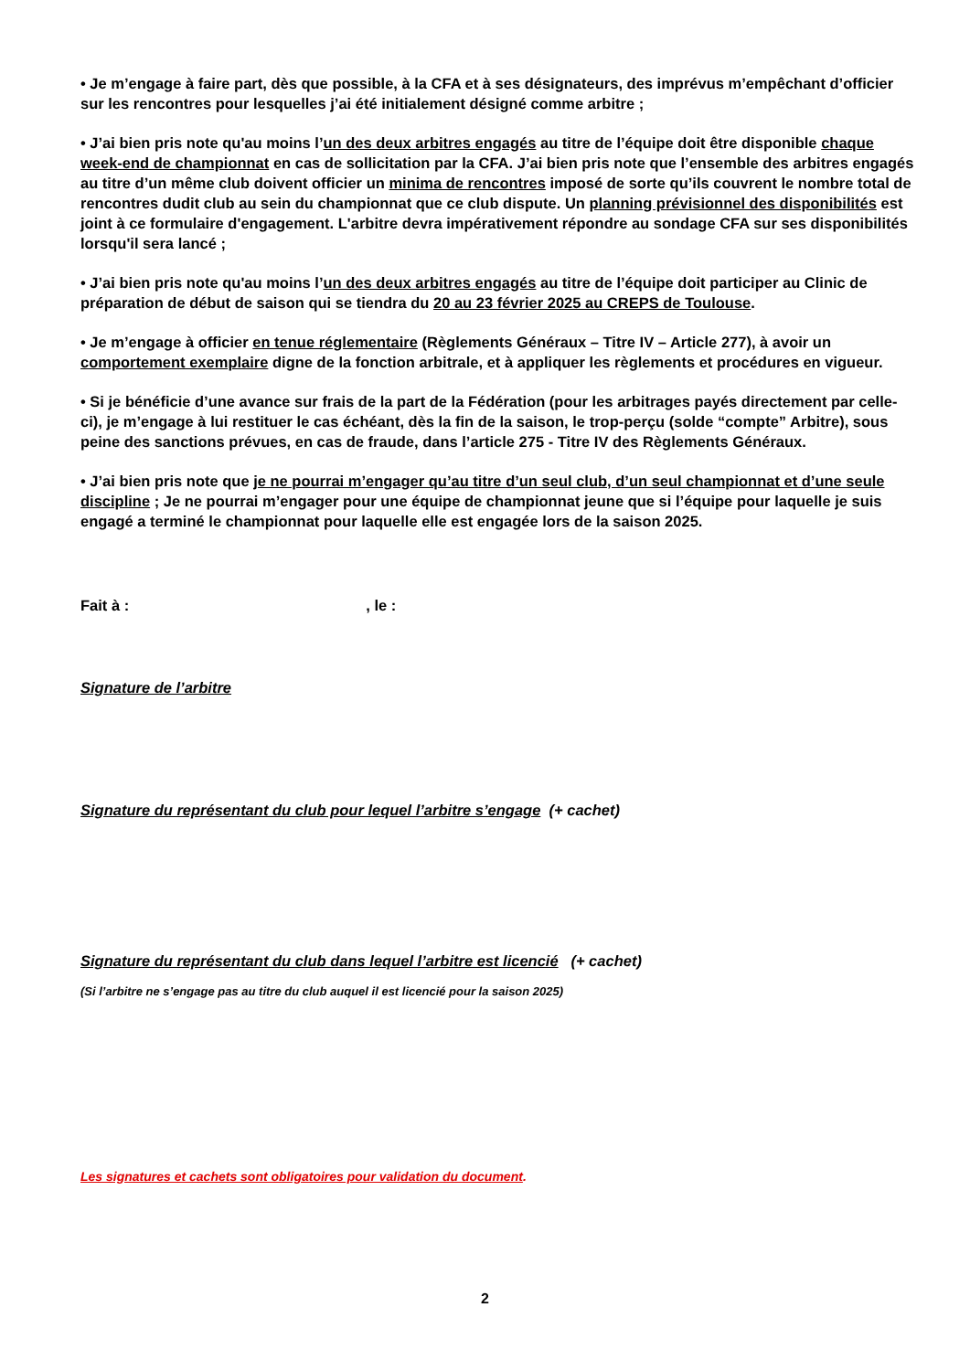• Je m’engage à faire part, dès que possible, à la CFA et à ses désignateurs, des imprévus m’empêchant d’officier sur les rencontres pour lesquelles j’ai été initialement désigné comme arbitre ;
• J’ai bien pris note qu'au moins l’un des deux arbitres engagés au titre de l’équipe doit être disponible chaque week-end de championnat en cas de sollicitation par la CFA. J’ai bien pris note que l’ensemble des arbitres engagés au titre d’un même club doivent officier un minima de rencontres imposé de sorte qu’ils couvrent le nombre total de rencontres dudit club au sein du championnat que ce club dispute. Un planning prévisionnel des disponibilités est joint à ce formulaire d'engagement. L'arbitre devra impérativement répondre au sondage CFA sur ses disponibilités lorsqu'il sera lancé ;
• J’ai bien pris note qu'au moins l’un des deux arbitres engagés au titre de l’équipe doit participer au Clinic de préparation de début de saison qui se tiendra du 20 au 23 février 2025 au CREPS de Toulouse.
• Je m’engage à officier en tenue réglementaire (Règlements Généraux – Titre IV – Article 277), à avoir un comportement exemplaire digne de la fonction arbitrale, et à appliquer les règlements et procédures en vigueur.
• Si je bénéficie d’une avance sur frais de la part de la Fédération (pour les arbitrages payés directement par celle-ci), je m’engage à lui restituer le cas échéant, dès la fin de la saison, le trop-perçu (solde “compte” Arbitre), sous peine des sanctions prévues, en cas de fraude, dans l’article 275 - Titre IV des Règlements Généraux.
• J’ai bien pris note que je ne pourrai m’engager qu’au titre d’un seul club, d’un seul championnat et d’une seule discipline ; Je ne pourrai m’engager pour une équipe de championnat jeune que si l’équipe pour laquelle je suis engagé a terminé le championnat pour laquelle elle est engagée lors de la saison 2025.
Fait à : , le :
Signature de l’arbitre
Signature du représentant du club pour lequel l’arbitre s’engage (+ cachet)
Signature du représentant du club dans lequel l’arbitre est licencié (+ cachet)
(Si l’arbitre ne s’engage pas au titre du club auquel il est licencié pour la saison 2025)
Les signatures et cachets sont obligatoires pour validation du document.
2